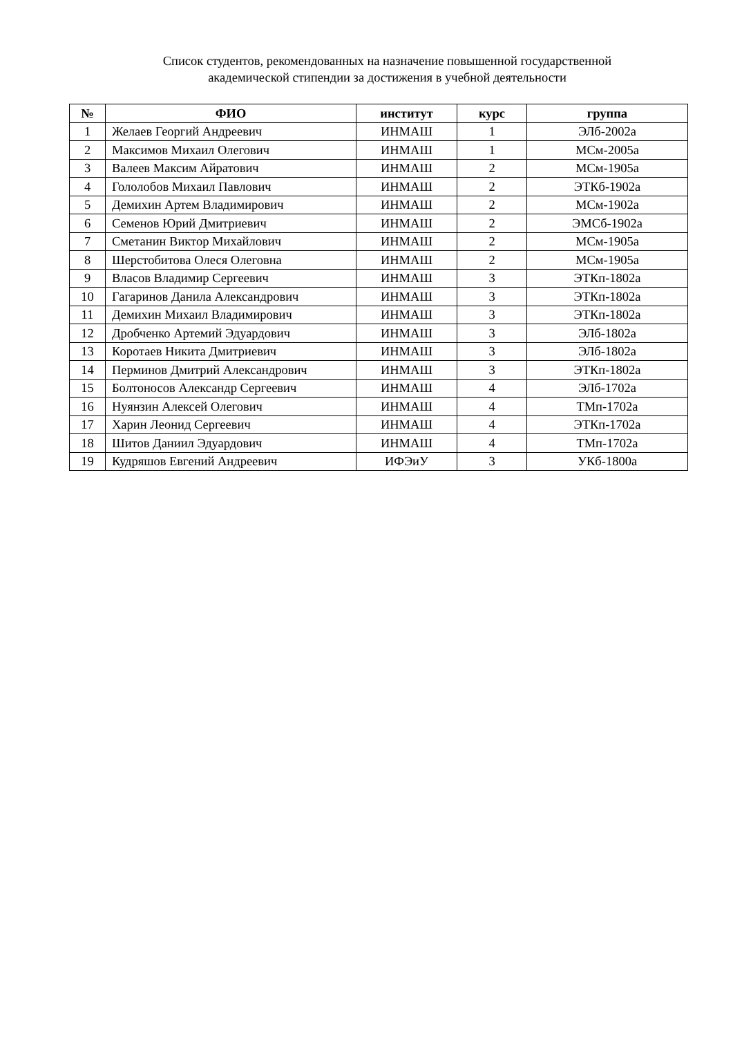Список студентов, рекомендованных на назначение повышенной государственной
академической стипендии за достижения в учебной деятельности
| № | ФИО | институт | курс | группа |
| --- | --- | --- | --- | --- |
| 1 | Желаев Георгий Андреевич | ИНМАШ | 1 | ЭЛб-2002а |
| 2 | Максимов Михаил Олегович | ИНМАШ | 1 | МСм-2005а |
| 3 | Валеев Максим Айратович | ИНМАШ | 2 | МСм-1905а |
| 4 | Гололобов Михаил Павлович | ИНМАШ | 2 | ЭТКб-1902а |
| 5 | Демихин Артем Владимирович | ИНМАШ | 2 | МСм-1902а |
| 6 | Семенов Юрий Дмитриевич | ИНМАШ | 2 | ЭМСб-1902а |
| 7 | Сметанин Виктор Михайлович | ИНМАШ | 2 | МСм-1905а |
| 8 | Шерстобитова Олеся Олеговна | ИНМАШ | 2 | МСм-1905а |
| 9 | Власов Владимир Сергеевич | ИНМАШ | 3 | ЭТКп-1802а |
| 10 | Гагаринов Данила Александрович | ИНМАШ | 3 | ЭТКп-1802а |
| 11 | Демихин Михаил Владимирович | ИНМАШ | 3 | ЭТКп-1802а |
| 12 | Дробченко Артемий Эдуардович | ИНМАШ | 3 | ЭЛб-1802а |
| 13 | Коротаев Никита Дмитриевич | ИНМАШ | 3 | ЭЛб-1802а |
| 14 | Перминов Дмитрий Александрович | ИНМАШ | 3 | ЭТКп-1802а |
| 15 | Болтоносов Александр Сергеевич | ИНМАШ | 4 | ЭЛб-1702а |
| 16 | Нуянзин Алексей Олегович | ИНМАШ | 4 | ТМп-1702а |
| 17 | Харин Леонид Сергеевич | ИНМАШ | 4 | ЭТКп-1702а |
| 18 | Шитов Даниил Эдуардович | ИНМАШ | 4 | ТМп-1702а |
| 19 | Кудряшов Евгений Андреевич | ИФЭиУ | 3 | УКб-1800а |